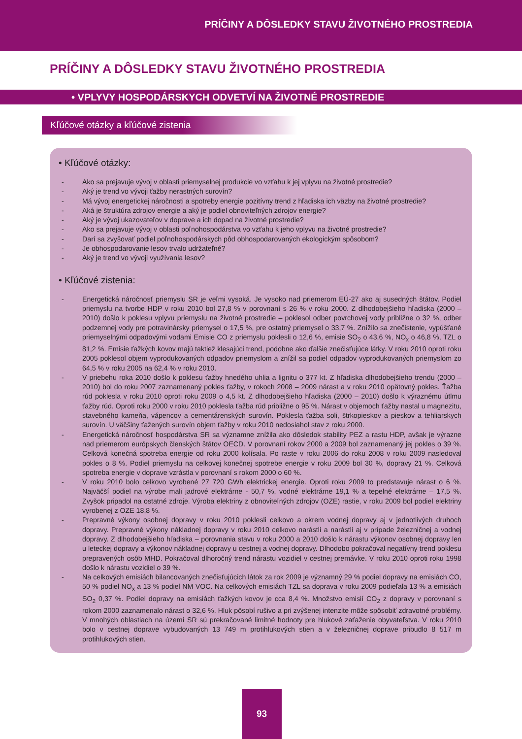PRÍČINY A DÔSLEDKY STAVU ŽIVOTNÉHO PROSTREDIA
PRÍČINY A DÔSLEDKY STAVU ŽIVOTNÉHO PROSTREDIA
• VPLYVY HOSPODÁRSKYCH ODVETVÍ NA ŽIVOTNÉ PROSTREDIE
Kľúčové otázky a kľúčové zistenia
• Kľúčové otázky:
- Ako sa prejavuje vývoj v oblasti priemyselnej produkcie vo vzťahu k jej vplyvu na životné prostredie?
- Aký je trend vo vývoji ťažby nerastných surovín?
- Má vývoj energetickej náročnosti a spotreby energie pozitívny trend z hľadiska ich väzby na životné prostredie?
- Aká je štruktúra zdrojov energie a aký je podiel obnoviteľných zdrojov energie?
- Aký je vývoj ukazovateľov v doprave a ich dopad na životné prostredie?
- Ako sa prejavuje vývoj v oblasti poľnohospodárstva vo vzťahu k jeho vplyvu na životné prostredie?
- Darí sa zvyšovať podiel poľnohospodárskych pôd obhospodarovaných ekologickým spôsobom?
- Je obhospodarovanie lesov trvalo udržateľné?
- Aký je trend vo vývoji využívania lesov?
• Kľúčové zistenia:
- Energetická náročnosť priemyslu SR je veľmi vysoká. Je vysoko nad priemerom EÚ-27 ako aj susedných štátov. Podiel priemyslu na tvorbe HDP v roku 2010 bol 27,8 % v porovnaní s 26 % v roku 2000. Z dlhodobejšieho hľadiska (2000 – 2010) došlo k poklesu vplyvu priemyslu na životné prostredie – poklesol odber povrchovej vody približne o 32 %, odber podzemnej vody pre potravinársky priemysel o 17,5 %, pre ostatný priemysel o 33,7 %. Znížilo sa znečistenie, vypúšťané priemyselnými odpadovými vodami Emisie CO z priemyslu poklesli o 12,6 %, emisie SO<sub>2</sub> o 43,6 %, NO<sub>x</sub> o 46,8 %, TZL o 81,2 %. Emisie ťažkých kovov majú taktiež klesajúci trend, podobne ako ďalšie znečisťujúce látky. V roku 2010 oproti roku 2005 poklesol objem vyprodukovaných odpadov priemyslom a znížil sa podiel odpadov vyprodukovaných priemyslom zo 64,5 % v roku 2005 na 62,4 % v roku 2010.
- V priebehu roka 2010 došlo k poklesu ťažby hnedého uhlia a lignitu o 377 kt. Z hľadiska dlhodobejšieho trendu (2000 – 2010) bol do roku 2007 zaznamenaný pokles ťažby, v rokoch 2008 – 2009 nárast a v roku 2010 opätovný pokles. Ťažba rúd poklesla v roku 2010 oproti roku 2009 o 4,5 kt. Z dlhodobejšieho hľadiska (2000 – 2010) došlo k výraznému útlmu ťažby rúd. Oproti roku 2000 v roku 2010 poklesla ťažba rúd približne o 95 %. Nárast v objemoch ťažby nastal u magnezitu, stavebného kameňa, vápencov a cementárenských surovín. Poklesla ťažba soli, štrkopieskov a pieskov a tehliarskych surovín. U väčšiny ťažených surovín objem ťažby v roku 2010 nedosiahol stav z roku 2000.
- Energetická náročnosť hospodárstva SR sa významne znížila ako dôsledok stability PEZ a rastu HDP, avšak je výrazne nad priemerom európskych členských štátov OECD. V porovnaní rokov 2000 a 2009 bol zaznamenaný jej pokles o 39 %. Celková konečná spotreba energie od roku 2000 kolísala. Po raste v roku 2006 do roku 2008 v roku 2009 nasledoval pokles o 8 %. Podiel priemyslu na celkovej konečnej spotrebe energie v roku 2009 bol 30 %, dopravy 21 %. Celková spotreba energie v doprave vzrástla v porovnaní s rokom 2000 o 60 %.
- V roku 2010 bolo celkovo vyrobené 27 720 GWh elektrickej energie. Oproti roku 2009 to predstavuje nárast o 6 %. Najväčší podiel na výrobe mali jadrové elektrárne - 50,7 %, vodné elektrárne 19,1 % a tepelné elektrárne – 17,5 %. Zvyšok pripadol na ostatné zdroje. Výroba elektriny z obnoviteľných zdrojov (OZE) rastie, v roku 2009 bol podiel elektriny vyrobenej z OZE 18,8 %.
- Prepravné výkony osobnej dopravy v roku 2010 poklesli celkovo a okrem vodnej dopravy aj v jednotlivých druhoch dopravy. Prepravné výkony nákladnej dopravy v roku 2010 celkovo narástli a narástli aj v prípade železničnej a vodnej dopravy. Z dlhodobejšieho hľadiska – porovnania stavu v roku 2000 a 2010 došlo k nárastu výkonov osobnej dopravy len u leteckej dopravy a výkonov nákladnej dopravy u cestnej a vodnej dopravy. Dlhodobo pokračoval negatívny trend poklesu prepravených osôb MHD. Pokračoval dlhoročný trend nárastu vozidiel v cestnej premávke. V roku 2010 oproti roku 1998 došlo k nárastu vozidiel o 39 %.
- Na celkových emisiách bilancovaných znečisťujúcich látok za rok 2009 je významný 29 % podiel dopravy na emisiách CO, 50 % podiel NO<sub>x</sub> a 13 % podiel NM VOC. Na celkových emisiách TZL sa doprava v roku 2009 podieľala 13 % a emisiách SO<sub>2</sub> 0,37 %. Podiel dopravy na emisiách ťažkých kovov je cca 8,4 %. Množstvo emisií CO<sub>2</sub> z dopravy v porovnaní s rokom 2000 zaznamenalo nárast o 32,6 %. Hluk pôsobí rušivo a pri zvýšenej intenzite môže spôsobiť zdravotné problémy. V mnohých oblastiach na území SR sú prekračované limitné hodnoty pre hlukové zaťaženie obyvateľstva. V roku 2010 bolo v cestnej doprave vybudovaných 13 749 m protihlukových stien a v železničnej doprave pribudlo 8 517 m protihlukových stien.
93